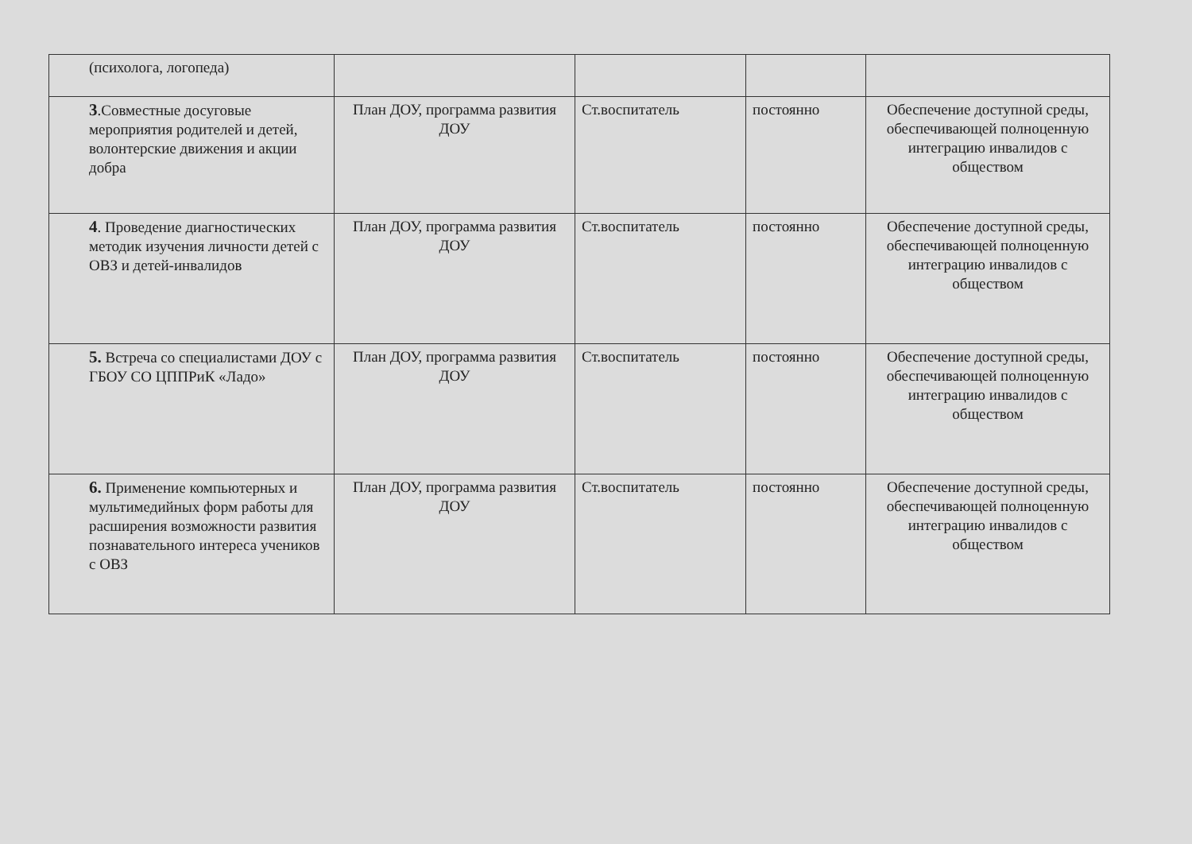| (психолога, логопеда) | | | | |
| 3 .Совместные досуговые мероприятия родителей и детей, волонтерские движения и акции добра | План ДОУ, программа развития ДОУ | Ст.воспитатель | постоянно | Обеспечение доступной среды, обеспечивающей полноценную интеграцию инвалидов с обществом |
| 4 . Проведение диагностических методик изучения личности детей с ОВЗ и детей-инвалидов | План ДОУ, программа развития ДОУ | Ст.воспитатель | постоянно | Обеспечение доступной среды, обеспечивающей полноценную интеграцию инвалидов с обществом |
| 5. Встреча со специалистами ДОУ с ГБОУ СО ЦППРиК «Ладо» | План ДОУ, программа развития ДОУ | Ст.воспитатель | постоянно | Обеспечение доступной среды, обеспечивающей полноценную интеграцию инвалидов с обществом |
| 6. Применение компьютерных и мультимедийных форм работы для расширения возможности развития познавательного интереса учеников с ОВЗ | План ДОУ, программа развития ДОУ | Ст.воспитатель | постоянно | Обеспечение доступной среды, обеспечивающей полноценную интеграцию инвалидов с обществом |